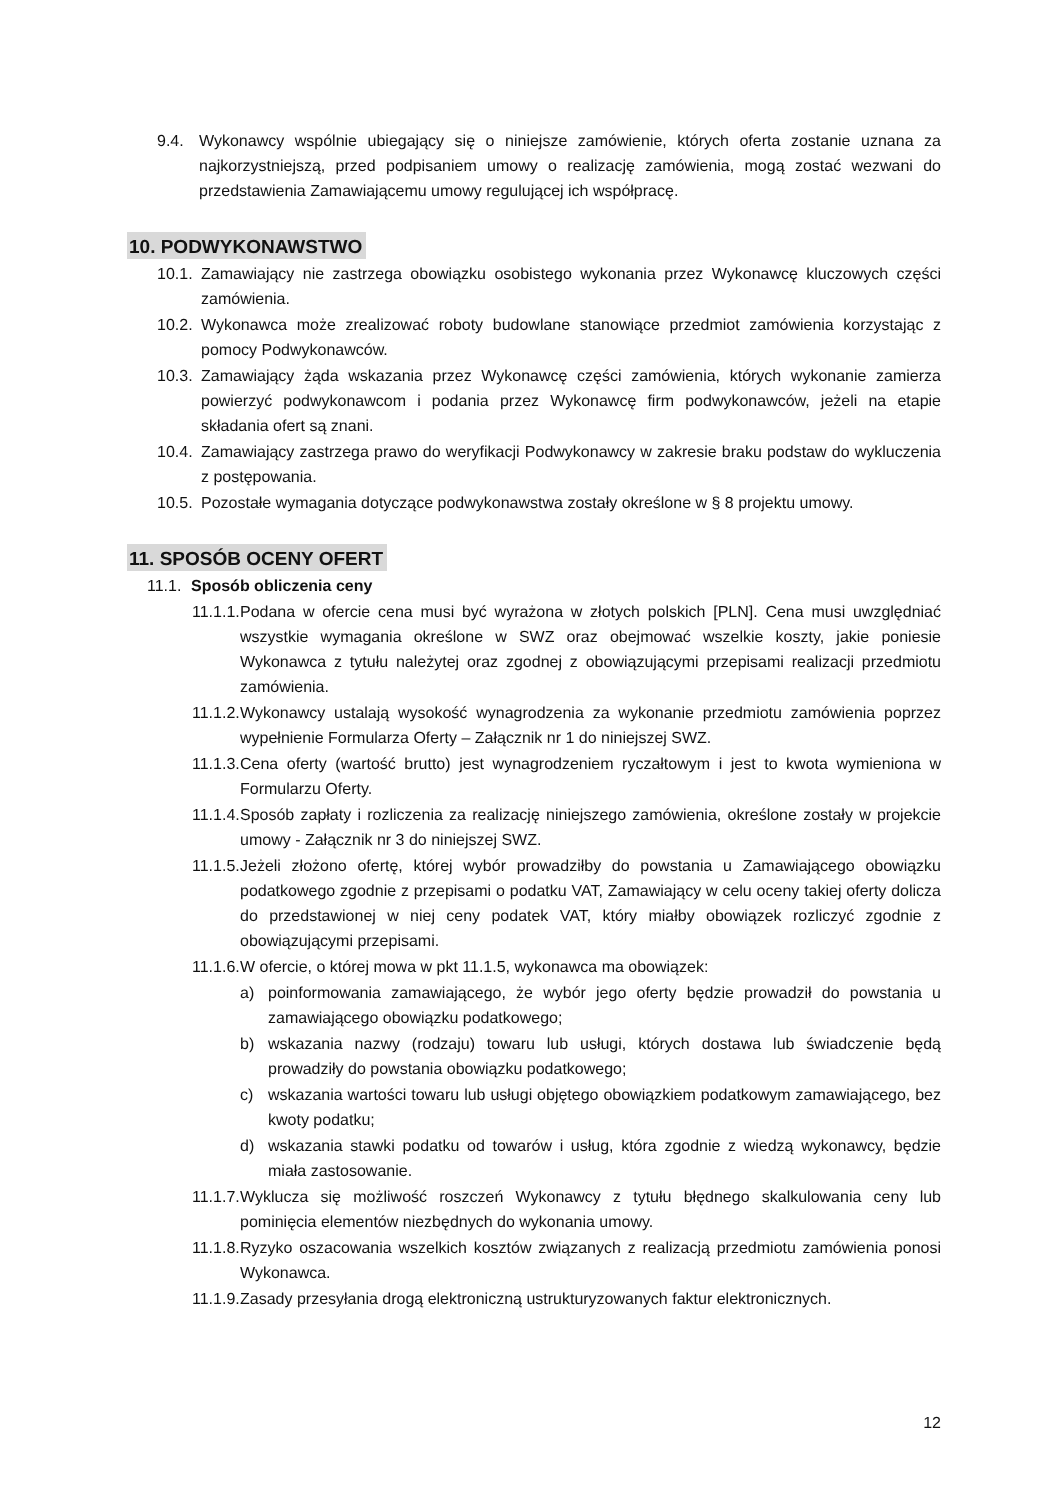9.4. Wykonawcy wspólnie ubiegający się o niniejsze zamówienie, których oferta zostanie uznana za najkorzystniejszą, przed podpisaniem umowy o realizację zamówienia, mogą zostać wezwani do przedstawienia Zamawiającemu umowy regulującej ich współpracę.
10. PODWYKONAWSTWO
10.1. Zamawiający nie zastrzega obowiązku osobistego wykonania przez Wykonawcę kluczowych części zamówienia.
10.2. Wykonawca może zrealizować roboty budowlane stanowiące przedmiot zamówienia korzystając z pomocy Podwykonawców.
10.3. Zamawiający żąda wskazania przez Wykonawcę części zamówienia, których wykonanie zamierza powierzyć podwykonawcom i podania przez Wykonawcę firm podwykonawców, jeżeli na etapie składania ofert są znani.
10.4. Zamawiający zastrzega prawo do weryfikacji Podwykonawcy w zakresie braku podstaw do wykluczenia z postępowania.
10.5. Pozostałe wymagania dotyczące podwykonawstwa zostały określone w § 8 projektu umowy.
11. SPOSÓB OCENY OFERT
11.1. Sposób obliczenia ceny
11.1.1. Podana w ofercie cena musi być wyrażona w złotych polskich [PLN]. Cena musi uwzględniać wszystkie wymagania określone w SWZ oraz obejmować wszelkie koszty, jakie poniesie Wykonawca z tytułu należytej oraz zgodnej z obowiązującymi przepisami realizacji przedmiotu zamówienia.
11.1.2. Wykonawcy ustalają wysokość wynagrodzenia za wykonanie przedmiotu zamówienia poprzez wypełnienie Formularza Oferty – Załącznik nr 1 do niniejszej SWZ.
11.1.3. Cena oferty (wartość brutto) jest wynagrodzeniem ryczałtowym i jest to kwota wymieniona w Formularzu Oferty.
11.1.4. Sposób zapłaty i rozliczenia za realizację niniejszego zamówienia, określone zostały w projekcie umowy - Załącznik nr 3 do niniejszej SWZ.
11.1.5. Jeżeli złożono ofertę, której wybór prowadziłby do powstania u Zamawiającego obowiązku podatkowego zgodnie z przepisami o podatku VAT, Zamawiający w celu oceny takiej oferty dolicza do przedstawionej w niej ceny podatek VAT, który miałby obowiązek rozliczyć zgodnie z obowiązującymi przepisami.
11.1.6. W ofercie, o której mowa w pkt 11.1.5, wykonawca ma obowiązek:
a) poinformowania zamawiającego, że wybór jego oferty będzie prowadził do powstania u zamawiającego obowiązku podatkowego;
b) wskazania nazwy (rodzaju) towaru lub usługi, których dostawa lub świadczenie będą prowadziły do powstania obowiązku podatkowego;
c) wskazania wartości towaru lub usługi objętego obowiązkiem podatkowym zamawiającego, bez kwoty podatku;
d) wskazania stawki podatku od towarów i usług, która zgodnie z wiedzą wykonawcy, będzie miała zastosowanie.
11.1.7. Wyklucza się możliwość roszczeń Wykonawcy z tytułu błędnego skalkulowania ceny lub pominięcia elementów niezbędnych do wykonania umowy.
11.1.8. Ryzyko oszacowania wszelkich kosztów związanych z realizacją przedmiotu zamówienia ponosi Wykonawca.
11.1.9. Zasady przesyłania drogą elektroniczną ustrukturyzowanych faktur elektronicznych.
12